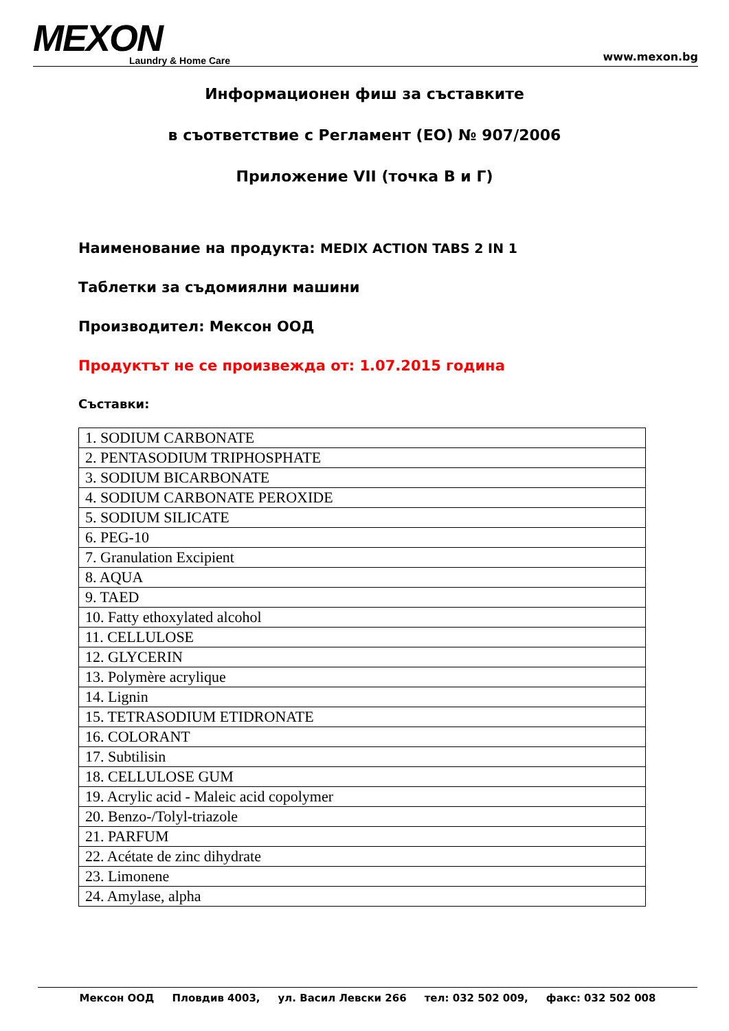MEXON
Laundry & Home Care
www.mexon.bg
Информационен фиш за съставките
в съответствие с Регламент (ЕО) № 907/2006
Приложение VII (точка В и Г)
Наименование на продукта: MEDIX ACTION TABS 2 IN 1
Таблетки за съдомиялни машини
Производител: Мексон ООД
Продуктът не се произвежда от: 1.07.2015 година
Съставки:
| 1. SODIUM CARBONATE |
| 2. PENTASODIUM TRIPHOSPHATE |
| 3. SODIUM BICARBONATE |
| 4. SODIUM CARBONATE PEROXIDE |
| 5. SODIUM SILICATE |
| 6. PEG-10 |
| 7. Granulation Excipient |
| 8. AQUA |
| 9. TAED |
| 10. Fatty ethoxylated alcohol |
| 11. CELLULOSE |
| 12. GLYCERIN |
| 13. Polymère acrylique |
| 14. Lignin |
| 15. TETRASODIUM ETIDRONATE |
| 16. COLORANT |
| 17. Subtilisin |
| 18. CELLULOSE GUM |
| 19. Acrylic acid - Maleic acid copolymer |
| 20. Benzo-/Tolyl-triazole |
| 21. PARFUM |
| 22. Acétate de zinc dihydrate |
| 23. Limonene |
| 24. Amylase, alpha |
Мексон ООД Пловдив 4003, ул. Васил Левски 266 тел: 032 502 009, факс: 032 502 008